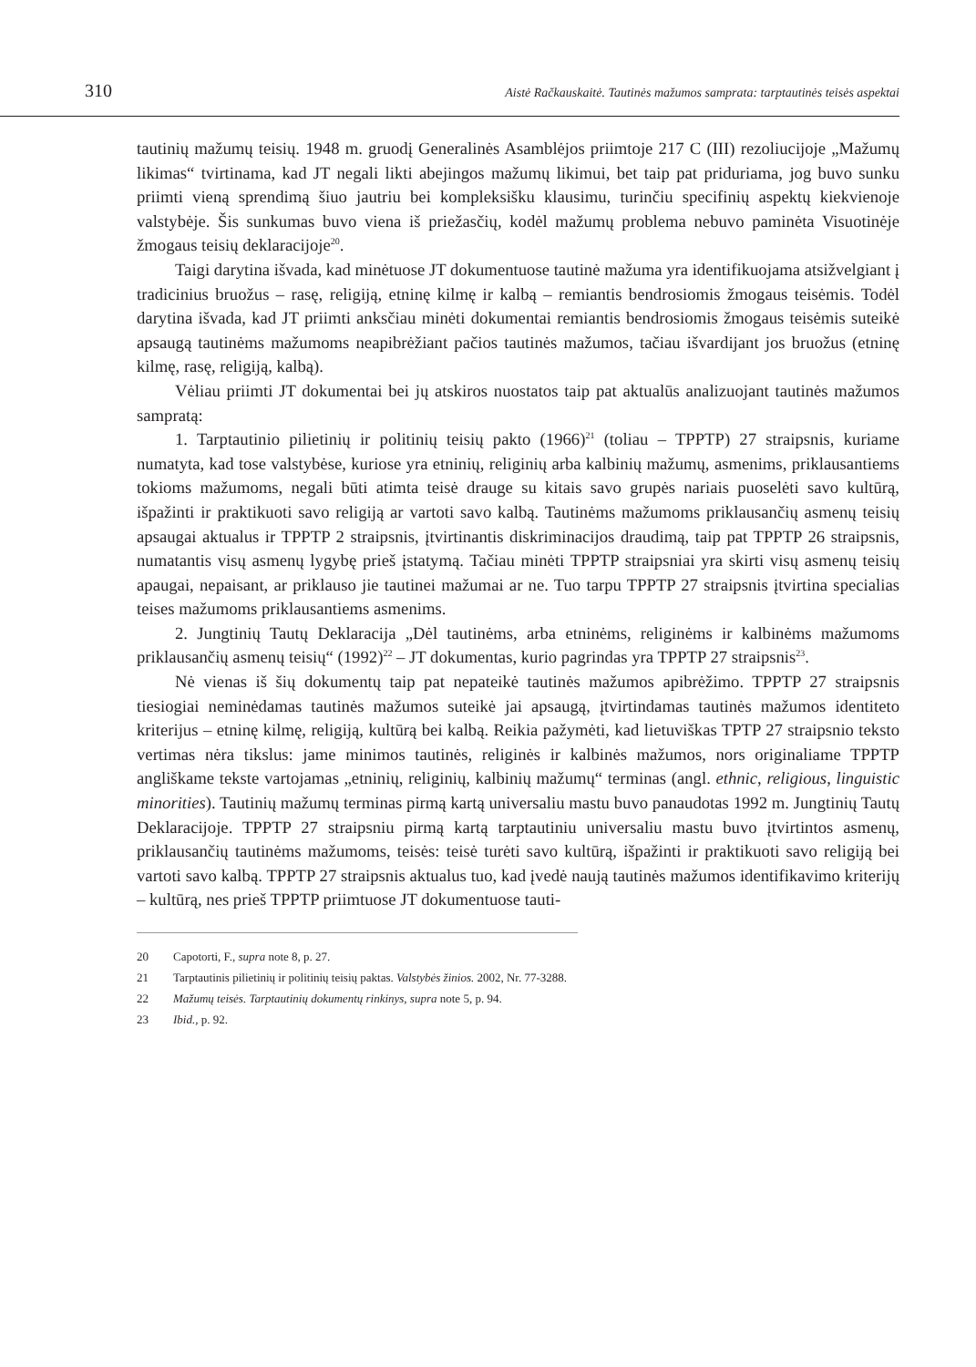310 Aistė Račkauskaitė. Tautinės mažumos samprata: tarptautinės teisės aspektai
tautinių mažumų teisių. 1948 m. gruodį Generalinės Asamblėjos priimtoje 217 C (III) rezoliucijoje „Mažumų likimas“ tvirtinama, kad JT negali likti abejingos mažumų likimui, bet taip pat priduriama, jog buvo sunku priimti vieną sprendimą šiuo jautriu bei kompleksišku klausimu, turinčiu specifinių aspektų kiekvienoje valstybėje. Šis sunkumas buvo viena iš priežasčių, kodėl mažumų problema nebuvo paminėta Visuotinėje žmogaus teisių deklaracijoje<sup>20</sup>.
Taigi darytina išvada, kad minėtuose JT dokumentuose tautinė mažuma yra identifikuojama atsižvelgiant į tradicinius bruožus – rasę, religiją, etninę kilmę ir kalbą – remiantis bendrosiomis žmogaus teisėmis. Todėl darytina išvada, kad JT priimti anksčiau minėti dokumentai remiantis bendrosiomis žmogaus teisėmis suteikė apsaugą tautinėms mažumoms neapibrėžiant pačios tautinės mažumos, tačiau išvardijant jos bruožus (etninę kilmę, rasę, religiją, kalbą).
Vėliau priimti JT dokumentai bei jų atskiros nuostatos taip pat aktualūs analizuojant tautinės mažumos sampratą:
1. Tarptautinio pilietinių ir politinių teisių pakto (1966)<sup>21</sup> (toliau – TPPTP) 27 straipsnis, kuriame numatyta, kad tose valstybėse, kuriose yra etninių, religinių arba kalbinių mažumų, asmenims, priklausantiems tokioms mažumoms, negali būti atimta teisė drauge su kitais savo grupės nariais puoselėti savo kultūrą, išpažinti ir praktikuoti savo religiją ar vartoti savo kalbą. Tautinėms mažumoms priklausančių asmenų teisių apsaugai aktualus ir TPPTP 2 straipsnis, įtvirtinantis diskriminacijos draudimą, taip pat TPPTP 26 straipsnis, numatantis visų asmenų lygybę prieš įstatymą. Tačiau minėti TPPTP straipsniai yra skirti visų asmenų teisių apaugai, nepaisant, ar priklauso jie tautinei mažumai ar ne. Tuo tarpu TPPTP 27 straipsnis įtvirtina specialias teises mažumoms priklausantiems asmenims.
2. Jungtinių Tautų Deklaracija „Dėl tautinėms, arba etninėms, religinėms ir kalbinėms mažumoms priklausančių asmenų teisių“ (1992)<sup>22</sup> – JT dokumentas, kurio pagrindas yra TPPTP 27 straipsnis<sup>23</sup>.
Nė vienas iš šių dokumentų taip pat nepateikė tautinės mažumos apibrėžimo. TPPTP 27 straipsnis tiesiogiai neminėdamas tautinės mažumos suteikė jai apsaugą, įtvirtindamas tautinės mažumos identiteto kriterijus – etninę kilmę, religiją, kultūrą bei kalbą. Reikia pažymėti, kad lietuviškas TPTP 27 straipsnio teksto vertimas nėra tikslus: jame minimos tautinės, religinės ir kalbinės mažumos, nors originaliame TPPTP angliškame tekste vartojamas „etninių, religinių, kalbinių mažumų“ terminas (angl. ethnic, religious, linguistic minorities). Tautinių mažumų terminas pirmą kartą universaliu mastu buvo panaudotas 1992 m. Jungtinių Tautų Deklaracijoje. TPPTP 27 straipsniu pirmą kartą tarptautiniu universaliu mastu buvo įtvirtintos asmenų, priklausančių tautinėms mažumoms, teisės: teisė turėti savo kultūrą, išpažinti ir praktikuoti savo religiją bei vartoti savo kalbą. TPPTP 27 straipsnis aktualus tuo, kad įvedė naują tautinės mažumos identifikavimo kriterijų – kultūrą, nes prieš TPPTP priimtuose JT dokumentuose tauti-
20 Capotorti, F., supra note 8, p. 27.
21 Tarptautinis pilietinių ir politinių teisių paktas. Valstybės žinios. 2002, Nr. 77-3288.
22 Mažumų teisės. Tarptautinių dokumentų rinkinys, supra note 5, p. 94.
23 Ibid., p. 92.